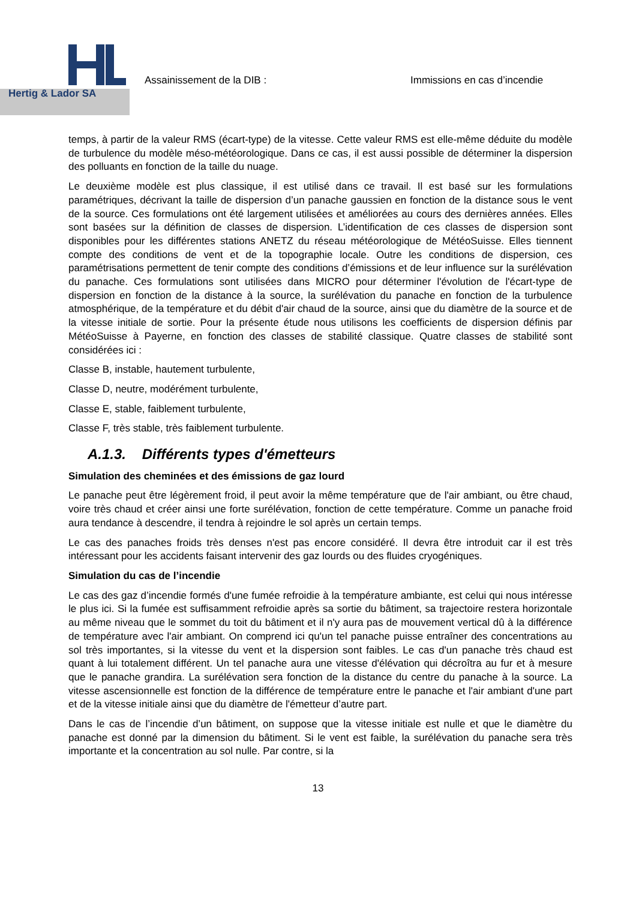Hertig & Lador SA
Assainissement de la DIB : Immissions en cas d’incendie
temps, à partir de la valeur RMS (écart-type) de la vitesse. Cette valeur RMS est elle-même déduite du modèle de turbulence du modèle méso-météorologique. Dans ce cas, il est aussi possible de déterminer la dispersion des polluants en fonction de la taille du nuage.
Le deuxième modèle est plus classique, il est utilisé dans ce travail. Il est basé sur les formulations paramétriques, décrivant la taille de dispersion d’un panache gaussien en fonction de la distance sous le vent de la source. Ces formulations ont été largement utilisées et améliorées au cours des dernières années. Elles sont basées sur la définition de classes de dispersion. L’identification de ces classes de dispersion sont disponibles pour les différentes stations ANETZ du réseau météorologique de MétéoSuisse. Elles tiennent compte des conditions de vent et de la topographie locale. Outre les conditions de dispersion, ces paramétrisations permettent de tenir compte des conditions d’émissions et de leur influence sur la surélévation du panache. Ces formulations sont utilisées dans MICRO pour déterminer l'évolution de l'écart-type de dispersion en fonction de la distance à la source, la surélévation du panache en fonction de la turbulence atmosphérique, de la température et du débit d'air chaud de la source, ainsi que du diamètre de la source et de la vitesse initiale de sortie. Pour la présente étude nous utilisons les coefficients de dispersion définis par MétéoSuisse à Payerne, en fonction des classes de stabilité classique. Quatre classes de stabilité sont considérées ici :
Classe B, instable, hautement turbulente,
Classe D, neutre, modérément turbulente,
Classe E, stable, faiblement turbulente,
Classe F, très stable, très faiblement turbulente.
A.1.3. Différents types d'émetteurs
Simulation des cheminées et des émissions de gaz lourd
Le panache peut être légèrement froid, il peut avoir la même température que de l'air ambiant, ou être chaud, voire très chaud et créer ainsi une forte surélévation, fonction de cette température. Comme un panache froid aura tendance à descendre, il tendra à rejoindre le sol après un certain temps.
Le cas des panaches froids très denses n'est pas encore considéré. Il devra être introduit car il est très intéressant pour les accidents faisant intervenir des gaz lourds ou des fluides cryogéniques.
Simulation du cas de l’incendie
Le cas des gaz d’incendie formés d'une fumée refroidie à la température ambiante, est celui qui nous intéresse le plus ici. Si la fumée est suffisamment refroidie après sa sortie du bâtiment, sa trajectoire restera horizontale au même niveau que le sommet du toit du bâtiment et il n'y aura pas de mouvement vertical dû à la différence de température avec l'air ambiant. On comprend ici qu'un tel panache puisse entraîner des concentrations au sol très importantes, si la vitesse du vent et la dispersion sont faibles. Le cas d'un panache très chaud est quant à lui totalement différent. Un tel panache aura une vitesse d'élévation qui décroîtra au fur et à mesure que le panache grandira. La surélévation sera fonction de la distance du centre du panache à la source. La vitesse ascensionnelle est fonction de la différence de température entre le panache et l'air ambiant d'une part et de la vitesse initiale ainsi que du diamètre de l'émetteur d’autre part.
Dans le cas de l’incendie d’un bâtiment, on suppose que la vitesse initiale est nulle et que le diamètre du panache est donné par la dimension du bâtiment. Si le vent est faible, la surélévation du panache sera très importante et la concentration au sol nulle. Par contre, si la
13